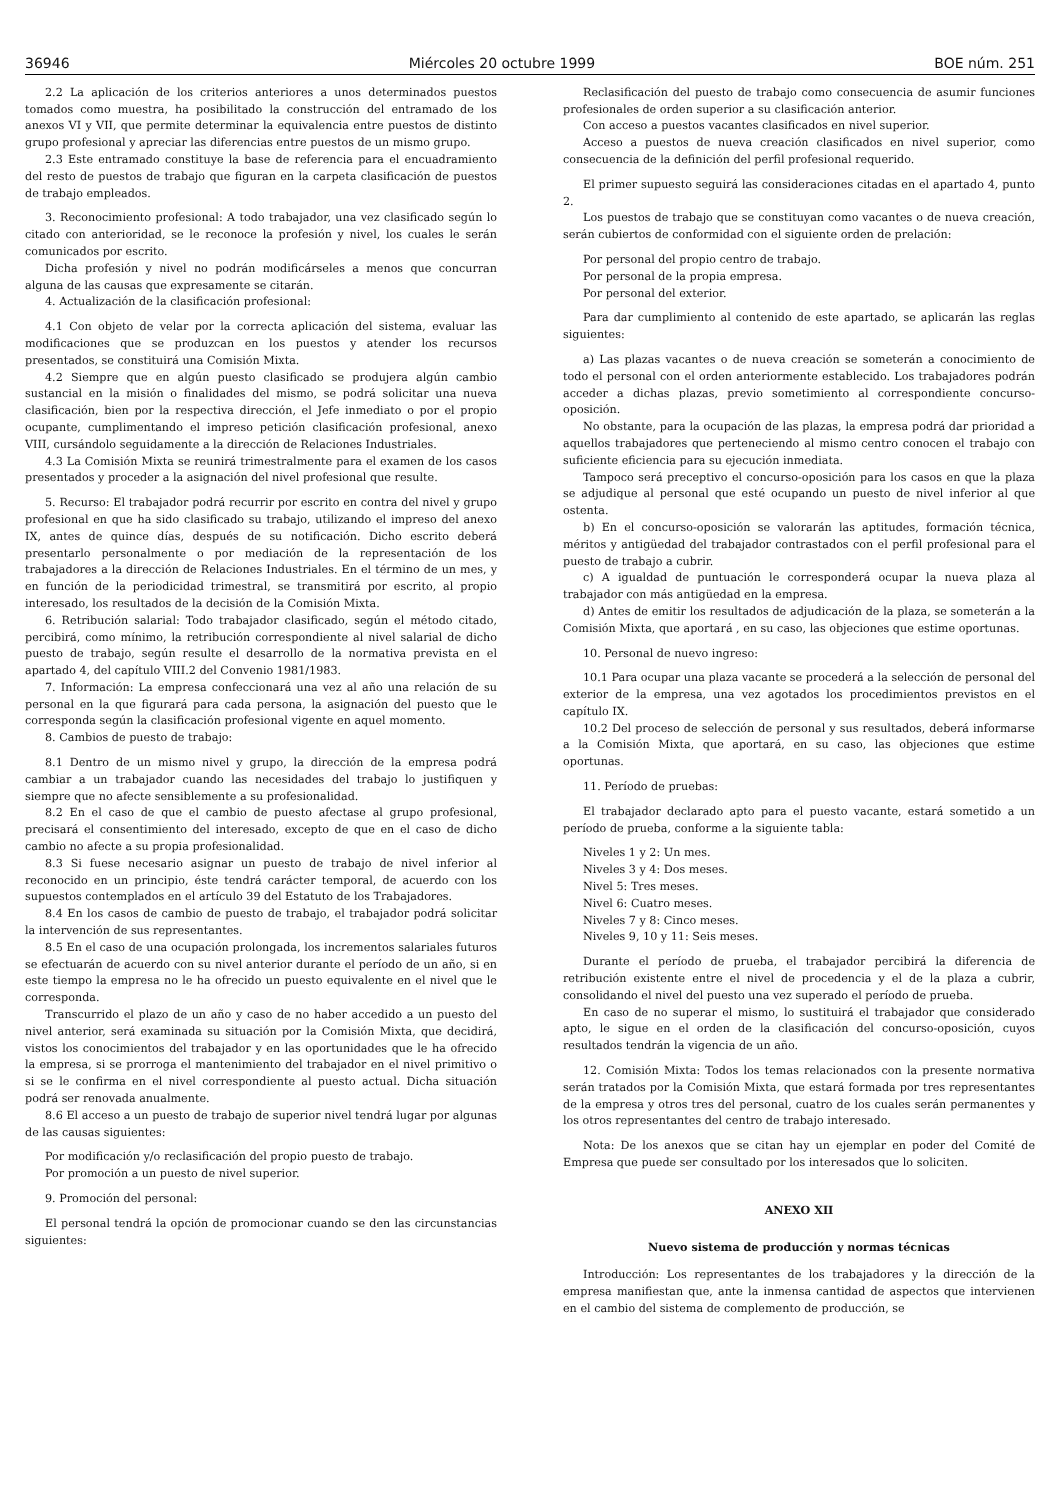36946 Miércoles 20 octubre 1999 BOE núm. 251
2.2 La aplicación de los criterios anteriores a unos determinados puestos tomados como muestra, ha posibilitado la construcción del entramado de los anexos VI y VII, que permite determinar la equivalencia entre puestos de distinto grupo profesional y apreciar las diferencias entre puestos de un mismo grupo.
2.3 Este entramado constituye la base de referencia para el encuadramiento del resto de puestos de trabajo que figuran en la carpeta clasificación de puestos de trabajo empleados.
3. Reconocimiento profesional: A todo trabajador, una vez clasificado según lo citado con anterioridad, se le reconoce la profesión y nivel, los cuales le serán comunicados por escrito.
Dicha profesión y nivel no podrán modificárseles a menos que concurran alguna de las causas que expresamente se citarán.
4. Actualización de la clasificación profesional:
4.1 Con objeto de velar por la correcta aplicación del sistema, evaluar las modificaciones que se produzcan en los puestos y atender los recursos presentados, se constituirá una Comisión Mixta.
4.2 Siempre que en algún puesto clasificado se produjera algún cambio sustancial en la misión o finalidades del mismo, se podrá solicitar una nueva clasificación, bien por la respectiva dirección, el Jefe inmediato o por el propio ocupante, cumplimentando el impreso petición clasificación profesional, anexo VIII, cursándolo seguidamente a la dirección de Relaciones Industriales.
4.3 La Comisión Mixta se reunirá trimestralmente para el examen de los casos presentados y proceder a la asignación del nivel profesional que resulte.
5. Recurso: El trabajador podrá recurrir por escrito en contra del nivel y grupo profesional en que ha sido clasificado su trabajo, utilizando el impreso del anexo IX, antes de quince días, después de su notificación. Dicho escrito deberá presentarlo personalmente o por mediación de la representación de los trabajadores a la dirección de Relaciones Industriales. En el término de un mes, y en función de la periodicidad trimestral, se transmitirá por escrito, al propio interesado, los resultados de la decisión de la Comisión Mixta.
6. Retribución salarial: Todo trabajador clasificado, según el método citado, percibirá, como mínimo, la retribución correspondiente al nivel salarial de dicho puesto de trabajo, según resulte el desarrollo de la normativa prevista en el apartado 4, del capítulo VIII.2 del Convenio 1981/1983.
7. Información: La empresa confeccionará una vez al año una relación de su personal en la que figurará para cada persona, la asignación del puesto que le corresponda según la clasificación profesional vigente en aquel momento.
8. Cambios de puesto de trabajo:
8.1 Dentro de un mismo nivel y grupo, la dirección de la empresa podrá cambiar a un trabajador cuando las necesidades del trabajo lo justifiquen y siempre que no afecte sensiblemente a su profesionalidad.
8.2 En el caso de que el cambio de puesto afectase al grupo profesional, precisará el consentimiento del interesado, excepto de que en el caso de dicho cambio no afecte a su propia profesionalidad.
8.3 Si fuese necesario asignar un puesto de trabajo de nivel inferior al reconocido en un principio, éste tendrá carácter temporal, de acuerdo con los supuestos contemplados en el artículo 39 del Estatuto de los Trabajadores.
8.4 En los casos de cambio de puesto de trabajo, el trabajador podrá solicitar la intervención de sus representantes.
8.5 En el caso de una ocupación prolongada, los incrementos salariales futuros se efectuarán de acuerdo con su nivel anterior durante el período de un año, si en este tiempo la empresa no le ha ofrecido un puesto equivalente en el nivel que le corresponda.
Transcurrido el plazo de un año y caso de no haber accedido a un puesto del nivel anterior, será examinada su situación por la Comisión Mixta, que decidirá, vistos los conocimientos del trabajador y en las oportunidades que le ha ofrecido la empresa, si se prorroga el mantenimiento del trabajador en el nivel primitivo o si se le confirma en el nivel correspondiente al puesto actual. Dicha situación podrá ser renovada anualmente.
8.6 El acceso a un puesto de trabajo de superior nivel tendrá lugar por algunas de las causas siguientes:
Por modificación y/o reclasificación del propio puesto de trabajo.
Por promoción a un puesto de nivel superior.
9. Promoción del personal:
El personal tendrá la opción de promocionar cuando se den las circunstancias siguientes:
Reclasificación del puesto de trabajo como consecuencia de asumir funciones profesionales de orden superior a su clasificación anterior.
Con acceso a puestos vacantes clasificados en nivel superior.
Acceso a puestos de nueva creación clasificados en nivel superior, como consecuencia de la definición del perfil profesional requerido.
El primer supuesto seguirá las consideraciones citadas en el apartado 4, punto 2.
Los puestos de trabajo que se constituyan como vacantes o de nueva creación, serán cubiertos de conformidad con el siguiente orden de prelación:
Por personal del propio centro de trabajo.
Por personal de la propia empresa.
Por personal del exterior.
Para dar cumplimiento al contenido de este apartado, se aplicarán las reglas siguientes:
a) Las plazas vacantes o de nueva creación se someterán a conocimiento de todo el personal con el orden anteriormente establecido. Los trabajadores podrán acceder a dichas plazas, previo sometimiento al correspondiente concurso-oposición.
No obstante, para la ocupación de las plazas, la empresa podrá dar prioridad a aquellos trabajadores que perteneciendo al mismo centro conocen el trabajo con suficiente eficiencia para su ejecución inmediata.
Tampoco será preceptivo el concurso-oposición para los casos en que la plaza se adjudique al personal que esté ocupando un puesto de nivel inferior al que ostenta.
b) En el concurso-oposición se valorarán las aptitudes, formación técnica, méritos y antigüedad del trabajador contrastados con el perfil profesional para el puesto de trabajo a cubrir.
c) A igualdad de puntuación le corresponderá ocupar la nueva plaza al trabajador con más antigüedad en la empresa.
d) Antes de emitir los resultados de adjudicación de la plaza, se someterán a la Comisión Mixta, que aportará , en su caso, las objeciones que estime oportunas.
10. Personal de nuevo ingreso:
10.1 Para ocupar una plaza vacante se procederá a la selección de personal del exterior de la empresa, una vez agotados los procedimientos previstos en el capítulo IX.
10.2 Del proceso de selección de personal y sus resultados, deberá informarse a la Comisión Mixta, que aportará, en su caso, las objeciones que estime oportunas.
11. Período de pruebas:
El trabajador declarado apto para el puesto vacante, estará sometido a un período de prueba, conforme a la siguiente tabla:
Niveles 1 y 2: Un mes.
Niveles 3 y 4: Dos meses.
Nivel 5: Tres meses.
Nivel 6: Cuatro meses.
Niveles 7 y 8: Cinco meses.
Niveles 9, 10 y 11: Seis meses.
Durante el período de prueba, el trabajador percibirá la diferencia de retribución existente entre el nivel de procedencia y el de la plaza a cubrir, consolidando el nivel del puesto una vez superado el período de prueba.
En caso de no superar el mismo, lo sustituirá el trabajador que considerado apto, le sigue en el orden de la clasificación del concurso-oposición, cuyos resultados tendrán la vigencia de un año.
12. Comisión Mixta: Todos los temas relacionados con la presente normativa serán tratados por la Comisión Mixta, que estará formada por tres representantes de la empresa y otros tres del personal, cuatro de los cuales serán permanentes y los otros representantes del centro de trabajo interesado.
Nota: De los anexos que se citan hay un ejemplar en poder del Comité de Empresa que puede ser consultado por los interesados que lo soliciten.
ANEXO XII
Nuevo sistema de producción y normas técnicas
Introducción: Los representantes de los trabajadores y la dirección de la empresa manifiestan que, ante la inmensa cantidad de aspectos que intervienen en el cambio del sistema de complemento de producción, se